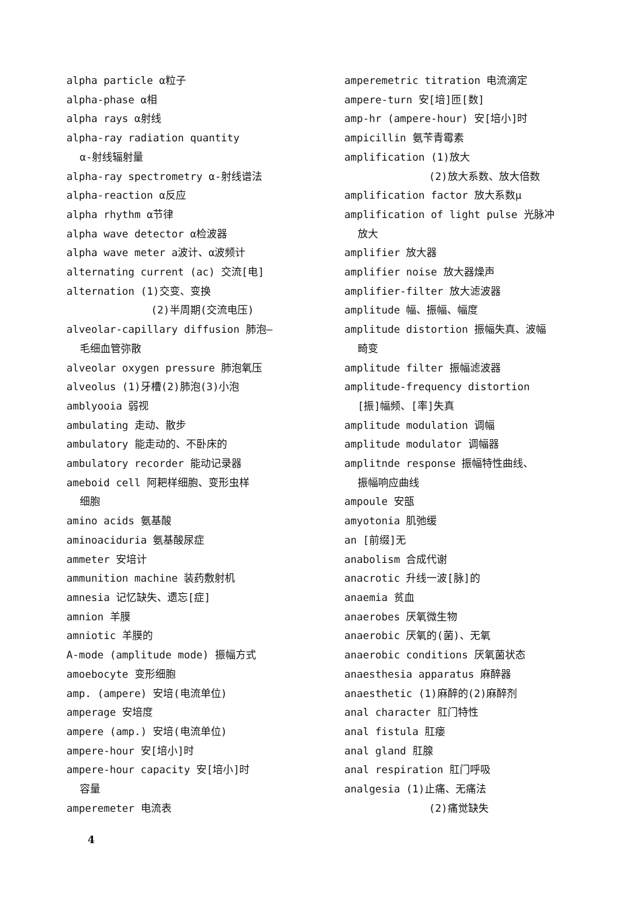alpha particle α粒子
alpha-phase α相
alpha rays α射线
alpha-ray radiation quantity
α-射线辐射量
alpha-ray spectrometry α-射线谱法
alpha-reaction α反应
alpha rhythm α节律
alpha wave detector α检波器
alpha wave meter a波计、α波频计
alternating current (ac) 交流[电]
alternation (1)交变、变换
(2)半周期(交流电压)
alveolar-capillary diffusion 肺泡—
毛细血管弥散
alveolar oxygen pressure 肺泡氧压
alveolus (1)牙槽(2)肺泡(3)小泡
amblyooia 弱视
ambulating 走动、散步
ambulatory 能走动的、不卧床的
ambulatory recorder 能动记录器
ameboid cell 阿耙样细胞、变形虫样
细胞
amino acids 氨基酸
aminoaciduria 氨基酸尿症
ammeter 安培计
ammunition machine 装药敷射机
amnesia 记忆缺失、遗忘[症]
amnion 羊膜
amniotic 羊膜的
A-mode (amplitude mode) 振幅方式
amoebocyte 变形细胞
amp. (ampere) 安培(电流单位)
amperage 安培度
ampere (amp.) 安培(电流单位)
ampere-hour 安[培小]时
ampere-hour capacity 安[培小]时
容量
amperemeter 电流表
amperemetric titration 电流滴定
ampere-turn 安[培]匝[数]
amp-hr (ampere-hour) 安[培小]时
ampicillin 氨苄青霉素
amplification (1)放大
(2)放大系数、放大倍数
amplification factor 放大系数μ
amplification of light pulse 光脉冲
放大
amplifier 放大器
amplifier noise 放大器燥声
amplifier-filter 放大滤波器
amplitude 幅、振幅、幅度
amplitude distortion 振幅失真、波幅
畸变
amplitude filter 振幅滤波器
amplitude-frequency distortion
[振]幅频、[率]失真
amplitude modulation 调幅
amplitude modulator 调幅器
amplitnde response 振幅特性曲线、
振幅响应曲线
ampoule 安瓿
amyotonia 肌弛缓
an [前缀]无
anabolism 合成代谢
anacrotic 升线一波[脉]的
anaemia 贫血
anaerobes 厌氧微生物
anaerobic 厌氧的(菌)、无氧
anaerobic conditions 厌氧菌状态
anaesthesia apparatus 麻醉器
anaesthetic (1)麻醉的(2)麻醉剂
anal character 肛门特性
anal fistula 肛瘘
anal gland 肛腺
anal respiration 肛门呼吸
analgesia (1)止痛、无痛法
(2)痛觉缺失
4